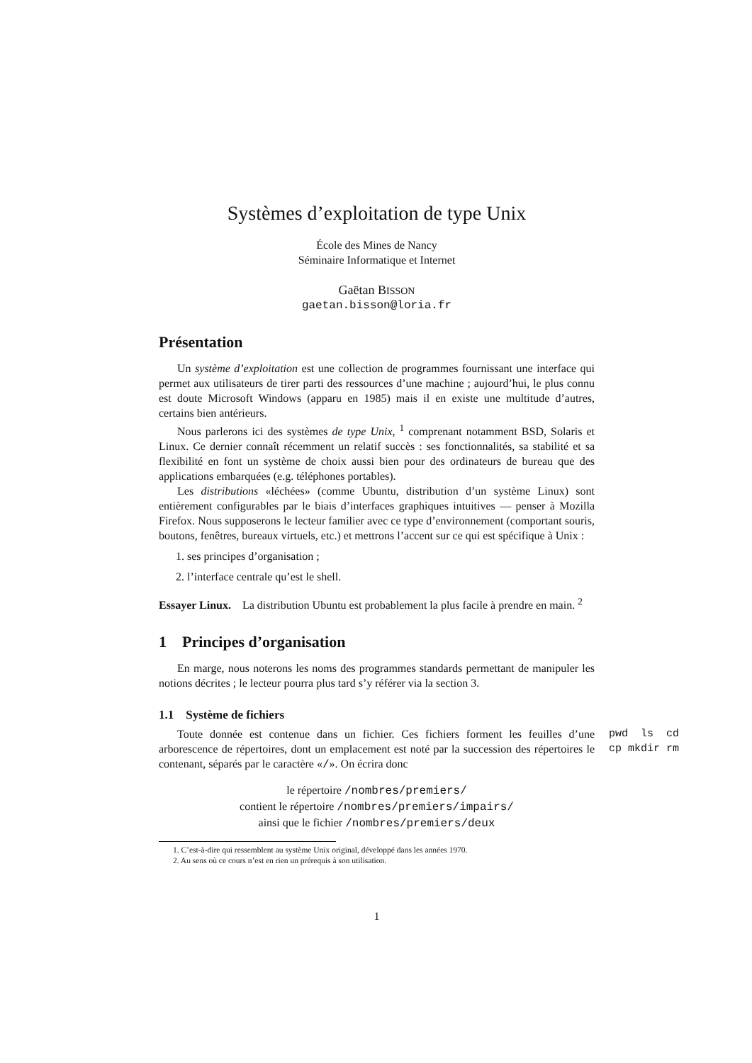Systèmes d’exploitation de type Unix
École des Mines de Nancy
Séminaire Informatique et Internet
Gaëtan BISSON
gaetan.bisson@loria.fr
Présentation
Un système d’exploitation est une collection de programmes fournissant une interface qui permet aux utilisateurs de tirer parti des ressources d’une machine ; aujourd’hui, le plus connu est doute Microsoft Windows (apparu en 1985) mais il en existe une multitude d’autres, certains bien antérieurs.
Nous parlerons ici des systèmes de type Unix, <sup>1</sup> comprenant notamment BSD, Solaris et Linux. Ce dernier connaît récemment un relatif succès : ses fonctionnalités, sa stabilité et sa flexibilité en font un système de choix aussi bien pour des ordinateurs de bureau que des applications embarquées (e.g. téléphones portables).
Les distributions «léchées» (comme Ubuntu, distribution d’un système Linux) sont entièrement configurables par le biais d’interfaces graphiques intuitives — penser à Mozilla Firefox. Nous supposerons le lecteur familier avec ce type d’environnement (comportant souris, boutons, fenêtres, bureaux virtuels, etc.) et mettrons l’accent sur ce qui est spécifique à Unix :
1. ses principes d’organisation ;
2. l’interface centrale qu’est le shell.
Essayer Linux. La distribution Ubuntu est probablement la plus facile à prendre en main. <sup>2</sup>
1 Principes d’organisation
En marge, nous noterons les noms des programmes standards permettant de manipuler les notions décrites ; le lecteur pourra plus tard s’y référer via la section 3.
1.1 Système de fichiers
Toute donnée est contenue dans un fichier. Ces fichiers forment les feuilles d’une arborescence de répertoires, dont un emplacement est noté par la succession des répertoires le contenant, séparés par le caractère «/». On écrira donc
pwd ls cd cp mkdir rm
le répertoire /nombres/premiers/
contient le répertoire /nombres/premiers/impairs/
ainsi que le fichier /nombres/premiers/deux
1. C’est-à-dire qui ressemblent au système Unix original, développé dans les années 1970.
2. Au sens où ce cours n’est en rien un prérequis à son utilisation.
1